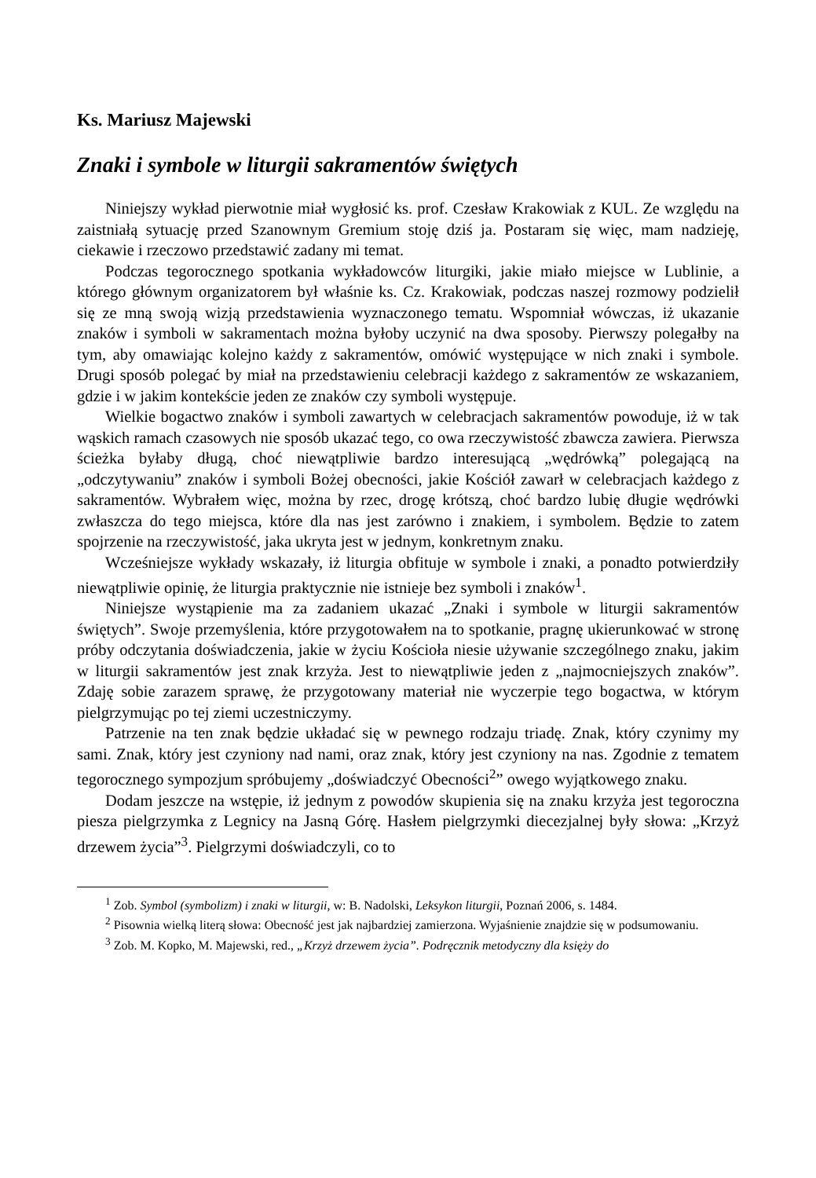Ks. Mariusz Majewski
Znaki i symbole w liturgii sakramentów świętych
Niniejszy wykład pierwotnie miał wygłosić ks. prof. Czesław Krakowiak z KUL. Ze względu na zaistniałą sytuację przed Szanownym Gremium stoję dziś ja. Postaram się więc, mam nadzieję, ciekawie i rzeczowo przedstawić zadany mi temat.
Podczas tegorocznego spotkania wykładowców liturgiki, jakie miało miejsce w Lublinie, a którego głównym organizatorem był właśnie ks. Cz. Krakowiak, podczas naszej rozmowy podzielił się ze mną swoją wizją przedstawienia wyznaczonego tematu. Wspomniał wówczas, iż ukazanie znaków i symboli w sakramentach można byłoby uczynić na dwa sposoby. Pierwszy polegałby na tym, aby omawiając kolejno każdy z sakramentów, omówić występujące w nich znaki i symbole. Drugi sposób polegać by miał na przedstawieniu celebracji każdego z sakramentów ze wskazaniem, gdzie i w jakim kontekście jeden ze znaków czy symboli występuje.
Wielkie bogactwo znaków i symboli zawartych w celebracjach sakramentów powoduje, iż w tak wąskich ramach czasowych nie sposób ukazać tego, co owa rzeczywistość zbawcza zawiera. Pierwsza ścieżka byłaby długą, choć niewątpliwie bardzo interesującą „wędrówką” polegającą na „odczytywaniu” znaków i symboli Bożej obecności, jakie Kościół zawarł w celebracjach każdego z sakramentów. Wybrałem więc, można by rzec, drogę krótszą, choć bardzo lubię długie wędrówki zwłaszcza do tego miejsca, które dla nas jest zarówno i znakiem, i symbolem. Będzie to zatem spojrzenie na rzeczywistość, jaka ukryta jest w jednym, konkretnym znaku.
Wcześniejsze wykłady wskazały, iż liturgia obfituje w symbole i znaki, a ponadto potwierdziły niewątpliwie opinię, że liturgia praktycznie nie istnieje bez symboli i znaków<sup>1</sup>.
Niniejsze wystąpienie ma za zadaniem ukazać „Znaki i symbole w liturgii sakramentów świętych”. Swoje przemyślenia, które przygotowałem na to spotkanie, pragnę ukierunkować w stronę próby odczytania doświadczenia, jakie w życiu Kościoła niesie używanie szczególnego znaku, jakim w liturgii sakramentów jest znak krzyża. Jest to niewątpliwie jeden z „najmocniejszych znaków”. Zdaję sobie zarazem sprawę, że przygotowany materiał nie wyczerpie tego bogactwa, w którym pielgrzymując po tej ziemi uczestniczymy.
Patrzenie na ten znak będzie układać się w pewnego rodzaju triadę. Znak, który czynimy my sami. Znak, który jest czyniony nad nami, oraz znak, który jest czyniony na nas. Zgodnie z tematem tegorocznego sympozjum spróbujemy „doświadczyć Obecności<sup>2</sup>” owego wyjątkowego znaku.
Dodam jeszcze na wstępie, iż jednym z powodów skupienia się na znaku krzyża jest tegoroczna piesza pielgrzymka z Legnicy na Jasną Górę. Hasłem pielgrzymki diecezjalnej były słowa: „Krzyż drzewem życia”<sup>3</sup>. Pielgrzymi doświadczyli, co to
<sup>1</sup> Zob. Symbol (symbolizm) i znaki w liturgii, w: B. Nadolski, Leksykon liturgii, Poznań 2006, s. 1484.
<sup>2</sup> Pisownia wielką literą słowa: Obecność jest jak najbardziej zamierzona. Wyjaśnienie znajdzie się w podsumowaniu.
<sup>3</sup> Zob. M. Kopko, M. Majewski, red., „Krzyż drzewem życia”. Podręcznik metodyczny dla księży do